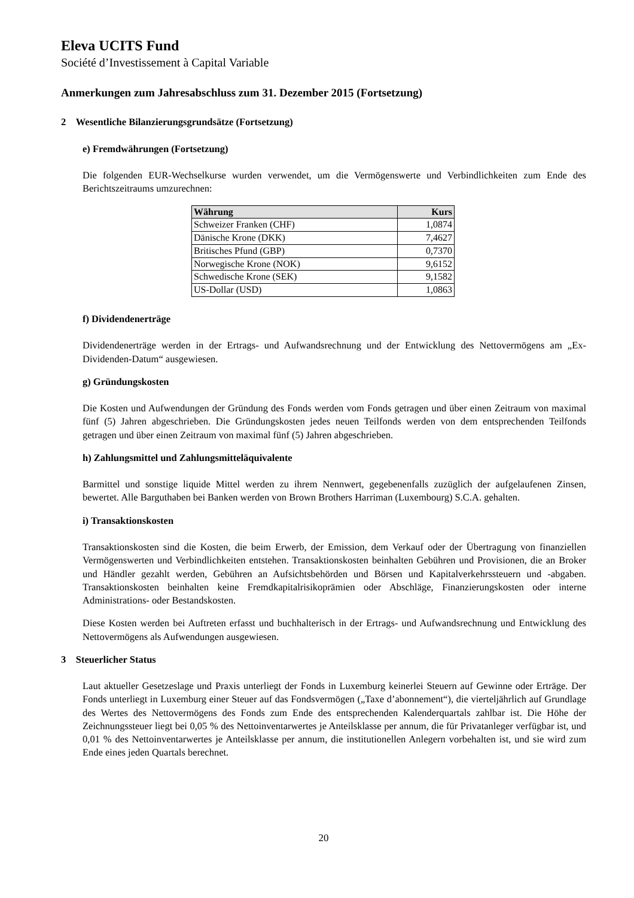Eleva UCITS Fund
Société d’Investissement à Capital Variable
Anmerkungen zum Jahresabschluss zum 31. Dezember 2015 (Fortsetzung)
2 Wesentliche Bilanzierungsgrundsätze (Fortsetzung)
e) Fremdwährungen (Fortsetzung)
Die folgenden EUR-Wechselkurse wurden verwendet, um die Vermögenswerte und Verbindlichkeiten zum Ende des Berichtszeitraums umzurechnen:
| Währung | Kurs |
| --- | --- |
| Schweizer Franken (CHF) | 1,0874 |
| Dänische Krone (DKK) | 7,4627 |
| Britisches Pfund (GBP) | 0,7370 |
| Norwegische Krone (NOK) | 9,6152 |
| Schwedische Krone (SEK) | 9,1582 |
| US-Dollar (USD) | 1,0863 |
f) Dividendenerträge
Dividendenerträge werden in der Ertrags- und Aufwandsrechnung und der Entwicklung des Nettovermögens am „Ex-Dividenden-Datum“ ausgewiesen.
g) Gründungskosten
Die Kosten und Aufwendungen der Gründung des Fonds werden vom Fonds getragen und über einen Zeitraum von maximal fünf (5) Jahren abgeschrieben. Die Gründungskosten jedes neuen Teilfonds werden von dem entsprechenden Teilfonds getragen und über einen Zeitraum von maximal fünf (5) Jahren abgeschrieben.
h) Zahlungsmittel und Zahlungsmitteläquivalente
Barmittel und sonstige liquide Mittel werden zu ihrem Nennwert, gegebenenfalls zuzüglich der aufgelaufenen Zinsen, bewertet. Alle Barguthaben bei Banken werden von Brown Brothers Harriman (Luxembourg) S.C.A. gehalten.
i) Transaktionskosten
Transaktionskosten sind die Kosten, die beim Erwerb, der Emission, dem Verkauf oder der Übertragung von finanziellen Vermögenswerten und Verbindlichkeiten entstehen. Transaktionskosten beinhalten Gebühren und Provisionen, die an Broker und Händler gezahlt werden, Gebühren an Aufsichtsbehörden und Börsen und Kapitalverkehrssteuern und -abgaben. Transaktionskosten beinhalten keine Fremdkapitalrisikoprämien oder Abschläge, Finanzierungskosten oder interne Administrations- oder Bestandskosten.
Diese Kosten werden bei Auftreten erfasst und buchhalterisch in der Ertrags- und Aufwandsrechnung und Entwicklung des Nettovermögens als Aufwendungen ausgewiesen.
3 Steuerlicher Status
Laut aktueller Gesetzeslage und Praxis unterliegt der Fonds in Luxemburg keinerlei Steuern auf Gewinne oder Erträge. Der Fonds unterliegt in Luxemburg einer Steuer auf das Fondsvermögen („Taxe d’abonnement“), die vierteljährlich auf Grundlage des Wertes des Nettovermögens des Fonds zum Ende des entsprechenden Kalenderquartals zahlbar ist. Die Höhe der Zeichnungssteuer liegt bei 0,05 % des Nettoinventarwertes je Anteilsklasse per annum, die für Privatanleger verfügbar ist, und 0,01 % des Nettoinventarwertes je Anteilsklasse per annum, die institutionellen Anlegern vorbehalten ist, und sie wird zum Ende eines jeden Quartals berechnet.
20